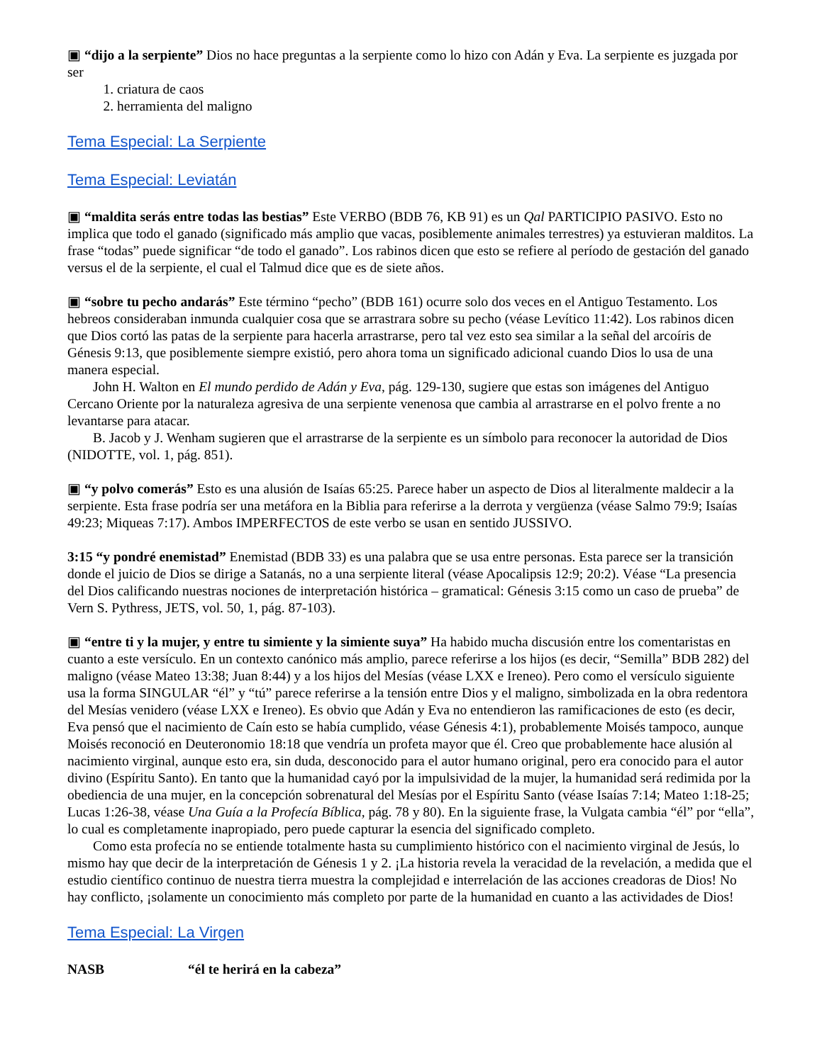▣ “dijo a la serpiente” Dios no hace preguntas a la serpiente como lo hizo con Adán y Eva. La serpiente es juzgada por ser
1. criatura de caos
2. herramienta del maligno
Tema Especial: La Serpiente
Tema Especial: Leviatán
▣ “maldita serás entre todas las bestias” Este VERBO (BDB 76, KB 91) es un Qal PARTICIPIO PASIVO. Esto no implica que todo el ganado (significado más amplio que vacas, posiblemente animales terrestres) ya estuvieran malditos. La frase “todas” puede significar “de todo el ganado”. Los rabinos dicen que esto se refiere al período de gestación del ganado versus el de la serpiente, el cual el Talmud dice que es de siete años.
▣ “sobre tu pecho andarás” Este término “pecho” (BDB 161) ocurre solo dos veces en el Antiguo Testamento. Los hebreos consideraban inmunda cualquier cosa que se arrastrara sobre su pecho (véase Levítico 11:42). Los rabinos dicen que Dios cortó las patas de la serpiente para hacerla arrastrarse, pero tal vez esto sea similar a la señal del arcoíris de Génesis 9:13, que posiblemente siempre existió, pero ahora toma un significado adicional cuando Dios lo usa de una manera especial.
John H. Walton en El mundo perdido de Adán y Eva, pág. 129-130, sugiere que estas son imágenes del Antiguo Cercano Oriente por la naturaleza agresiva de una serpiente venenosa que cambia al arrastrarse en el polvo frente a no levantarse para atacar.
B. Jacob y J. Wenham sugieren que el arrastrarse de la serpiente es un símbolo para reconocer la autoridad de Dios (NIDOTTE, vol. 1, pág. 851).
▣ “y polvo comerás” Esto es una alusión de Isaías 65:25. Parece haber un aspecto de Dios al literalmente maldecir a la serpiente. Esta frase podría ser una metáfora en la Biblia para referirse a la derrota y vergüenza (véase Salmo 79:9; Isaías 49:23; Miqueas 7:17). Ambos IMPERFECTOS de este verbo se usan en sentido JUSSIVO.
3:15 “y pondré enemistad” Enemistad (BDB 33) es una palabra que se usa entre personas. Esta parece ser la transición donde el juicio de Dios se dirige a Satanás, no a una serpiente literal (véase Apocalipsis 12:9; 20:2). Véase “La presencia del Dios calificando nuestras nociones de interpretación histórica – gramatical: Génesis 3:15 como un caso de prueba” de Vern S. Pythress, JETS, vol. 50, 1, pág. 87-103).
▣ “entre ti y la mujer, y entre tu simiente y la simiente suya” Ha habido mucha discusión entre los comentaristas en cuanto a este versículo. En un contexto canónico más amplio, parece referirse a los hijos (es decir, “Semilla” BDB 282) del maligno (véase Mateo 13:38; Juan 8:44) y a los hijos del Mesías (véase LXX e Ireneo). Pero como el versículo siguiente usa la forma SINGULAR “él” y “tú” parece referirse a la tensión entre Dios y el maligno, simbolizada en la obra redentora del Mesías venidero (véase LXX e Ireneo). Es obvio que Adán y Eva no entendieron las ramificaciones de esto (es decir, Eva pensó que el nacimiento de Caín esto se había cumplido, véase Génesis 4:1), probablemente Moisés tampoco, aunque Moisés reconoció en Deuteronomio 18:18 que vendría un profeta mayor que él. Creo que probablemente hace alusión al nacimiento virginal, aunque esto era, sin duda, desconocido para el autor humano original, pero era conocido para el autor divino (Espíritu Santo). En tanto que la humanidad cayó por la impulsividad de la mujer, la humanidad será redimida por la obediencia de una mujer, en la concepción sobrenatural del Mesías por el Espíritu Santo (véase Isaías 7:14; Mateo 1:18-25; Lucas 1:26-38, véase Una Guía a la Profecía Bíblica, pág. 78 y 80). En la siguiente frase, la Vulgata cambia “él” por “ella”, lo cual es completamente inapropiado, pero puede capturar la esencia del significado completo.
Como esta profecía no se entiende totalmente hasta su cumplimiento histórico con el nacimiento virginal de Jesús, lo mismo hay que decir de la interpretación de Génesis 1 y 2. ¡La historia revela la veracidad de la revelación, a medida que el estudio científico continuo de nuestra tierra muestra la complejidad e interrelación de las acciones creadoras de Dios! No hay conflicto, ¡solamente un conocimiento más completo por parte de la humanidad en cuanto a las actividades de Dios!
Tema Especial: La Virgen
NASB “él te herirá en la cabeza”